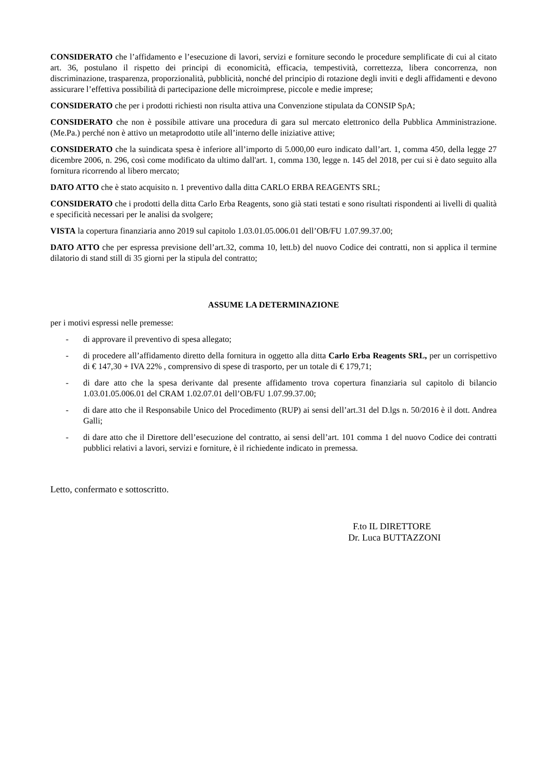CONSIDERATO che l’affidamento e l’esecuzione di lavori, servizi e forniture secondo le procedure semplificate di cui al citato art. 36, postulano il rispetto dei principi di economicità, efficacia, tempestività, correttezza, libera concorrenza, non discriminazione, trasparenza, proporzionalità, pubblicità, nonché del principio di rotazione degli inviti e degli affidamenti e devono assicurare l’effettiva possibilità di partecipazione delle microimprese, piccole e medie imprese;
CONSIDERATO che per i prodotti richiesti non risulta attiva una Convenzione stipulata da CONSIP SpA;
CONSIDERATO che non è possibile attivare una procedura di gara sul mercato elettronico della Pubblica Amministrazione. (Me.Pa.) perché non è attivo un metaprodotto utile all’interno delle iniziative attive;
CONSIDERATO che la suindicata spesa è inferiore all’importo di 5.000,00 euro indicato dall’art. 1, comma 450, della legge 27 dicembre 2006, n. 296, così come modificato da ultimo dall'art. 1, comma 130, legge n. 145 del 2018, per cui si è dato seguito alla fornitura ricorrendo al libero mercato;
DATO ATTO che è stato acquisito n. 1 preventivo dalla ditta CARLO ERBA REAGENTS SRL;
CONSIDERATO che i prodotti della ditta Carlo Erba Reagents, sono già stati testati e sono risultati rispondenti ai livelli di qualità e specificità necessari per le analisi da svolgere;
VISTA la copertura finanziaria anno 2019 sul capitolo 1.03.01.05.006.01 dell’OB/FU 1.07.99.37.00;
DATO ATTO che per espressa previsione dell’art.32, comma 10, lett.b) del nuovo Codice dei contratti, non si applica il termine dilatorio di stand still di 35 giorni per la stipula del contratto;
ASSUME LA DETERMINAZIONE
per i motivi espressi nelle premesse:
- di approvare il preventivo di spesa allegato;
- di procedere all’affidamento diretto della fornitura in oggetto alla ditta Carlo Erba Reagents SRL, per un corrispettivo di € 147,30 + IVA 22% , comprensivo di spese di trasporto, per un totale di € 179,71;
- di dare atto che la spesa derivante dal presente affidamento trova copertura finanziaria sul capitolo di bilancio 1.03.01.05.006.01 del CRAM 1.02.07.01 dell’OB/FU 1.07.99.37.00;
- di dare atto che il Responsabile Unico del Procedimento (RUP) ai sensi dell’art.31 del D.lgs n. 50/2016 è il dott. Andrea Galli;
- di dare atto che il Direttore dell’esecuzione del contratto, ai sensi dell’art. 101 comma 1 del nuovo Codice dei contratti pubblici relativi a lavori, servizi e forniture, è il richiedente indicato in premessa.
Letto, confermato e sottoscritto.
F.to IL DIRETTORE
Dr. Luca BUTTAZZONI